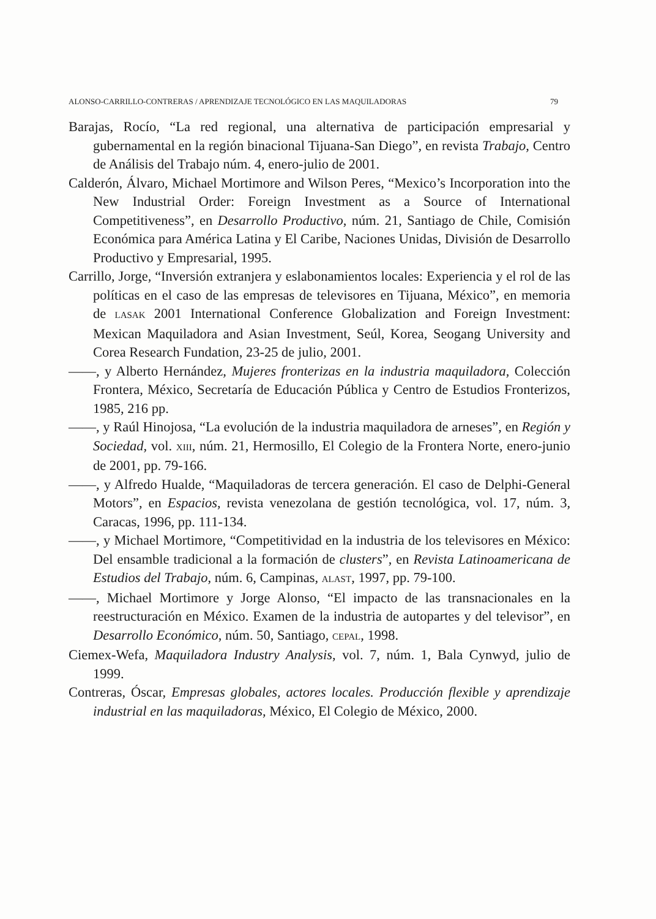ALONSO-CARRILLO-CONTRERAS / APRENDIZAJE TECNOLÓGICO EN LAS MAQUILADORAS 79
Barajas, Rocío, “La red regional, una alternativa de participación empresarial y gubernamental en la región binacional Tijuana-San Diego”, en revista Trabajo, Centro de Análisis del Trabajo núm. 4, enero-julio de 2001.
Calderón, Álvaro, Michael Mortimore and Wilson Peres, “Mexico’s Incorporation into the New Industrial Order: Foreign Investment as a Source of International Competitiveness”, en Desarrollo Productivo, núm. 21, Santiago de Chile, Comisión Económica para América Latina y El Caribe, Naciones Unidas, División de Desarrollo Productivo y Empresarial, 1995.
Carrillo, Jorge, “Inversión extranjera y eslabonamientos locales: Experiencia y el rol de las políticas en el caso de las empresas de televisores en Tijuana, México”, en memoria de LASAK 2001 International Conference Globalization and Foreign Investment: Mexican Maquiladora and Asian Investment, Seúl, Korea, Seogang University and Corea Research Fundation, 23-25 de julio, 2001.
——, y Alberto Hernández, Mujeres fronterizas en la industria maquiladora, Colección Frontera, México, Secretaría de Educación Pública y Centro de Estudios Fronterizos, 1985, 216 pp.
——, y Raúl Hinojosa, “La evolución de la industria maquiladora de arneses”, en Región y Sociedad, vol. XIII, núm. 21, Hermosillo, El Colegio de la Frontera Norte, enero-junio de 2001, pp. 79-166.
——, y Alfredo Hualde, “Maquiladoras de tercera generación. El caso de Delphi-General Motors”, en Espacios, revista venezolana de gestión tecnológica, vol. 17, núm. 3, Caracas, 1996, pp. 111-134.
——, y Michael Mortimore, “Competitividad en la industria de los televisores en México: Del ensamble tradicional a la formación de clusters”, en Revista Latinoamericana de Estudios del Trabajo, núm. 6, Campinas, ALAST, 1997, pp. 79-100.
——, Michael Mortimore y Jorge Alonso, “El impacto de las transnacionales en la reestructuración en México. Examen de la industria de autopartes y del televisor”, en Desarrollo Económico, núm. 50, Santiago, CEPAL, 1998.
Ciemex-Wefa, Maquiladora Industry Analysis, vol. 7, núm. 1, Bala Cynwyd, julio de 1999.
Contreras, Óscar, Empresas globales, actores locales. Producción flexible y aprendizaje industrial en las maquiladoras, México, El Colegio de México, 2000.